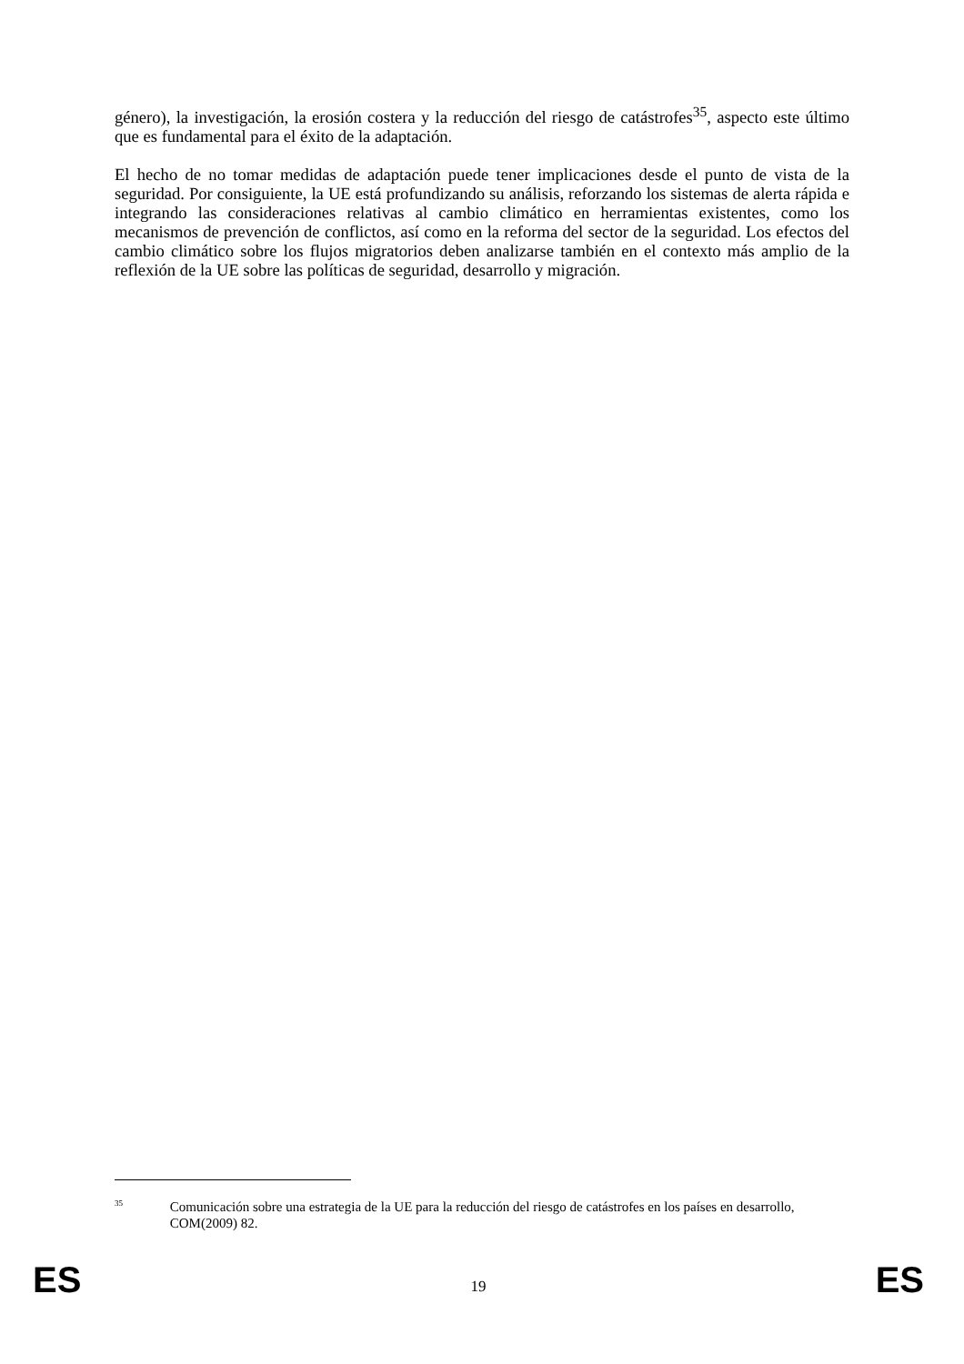género), la investigación, la erosión costera y la reducción del riesgo de catástrofes<sup>35</sup>, aspecto este último que es fundamental para el éxito de la adaptación.
El hecho de no tomar medidas de adaptación puede tener implicaciones desde el punto de vista de la seguridad. Por consiguiente, la UE está profundizando su análisis, reforzando los sistemas de alerta rápida e integrando las consideraciones relativas al cambio climático en herramientas existentes, como los mecanismos de prevención de conflictos, así como en la reforma del sector de la seguridad. Los efectos del cambio climático sobre los flujos migratorios deben analizarse también en el contexto más amplio de la reflexión de la UE sobre las políticas de seguridad, desarrollo y migración.
35
Comunicación sobre una estrategia de la UE para la reducción del riesgo de catástrofes en los países en desarrollo, COM(2009) 82.
ES 19 ES